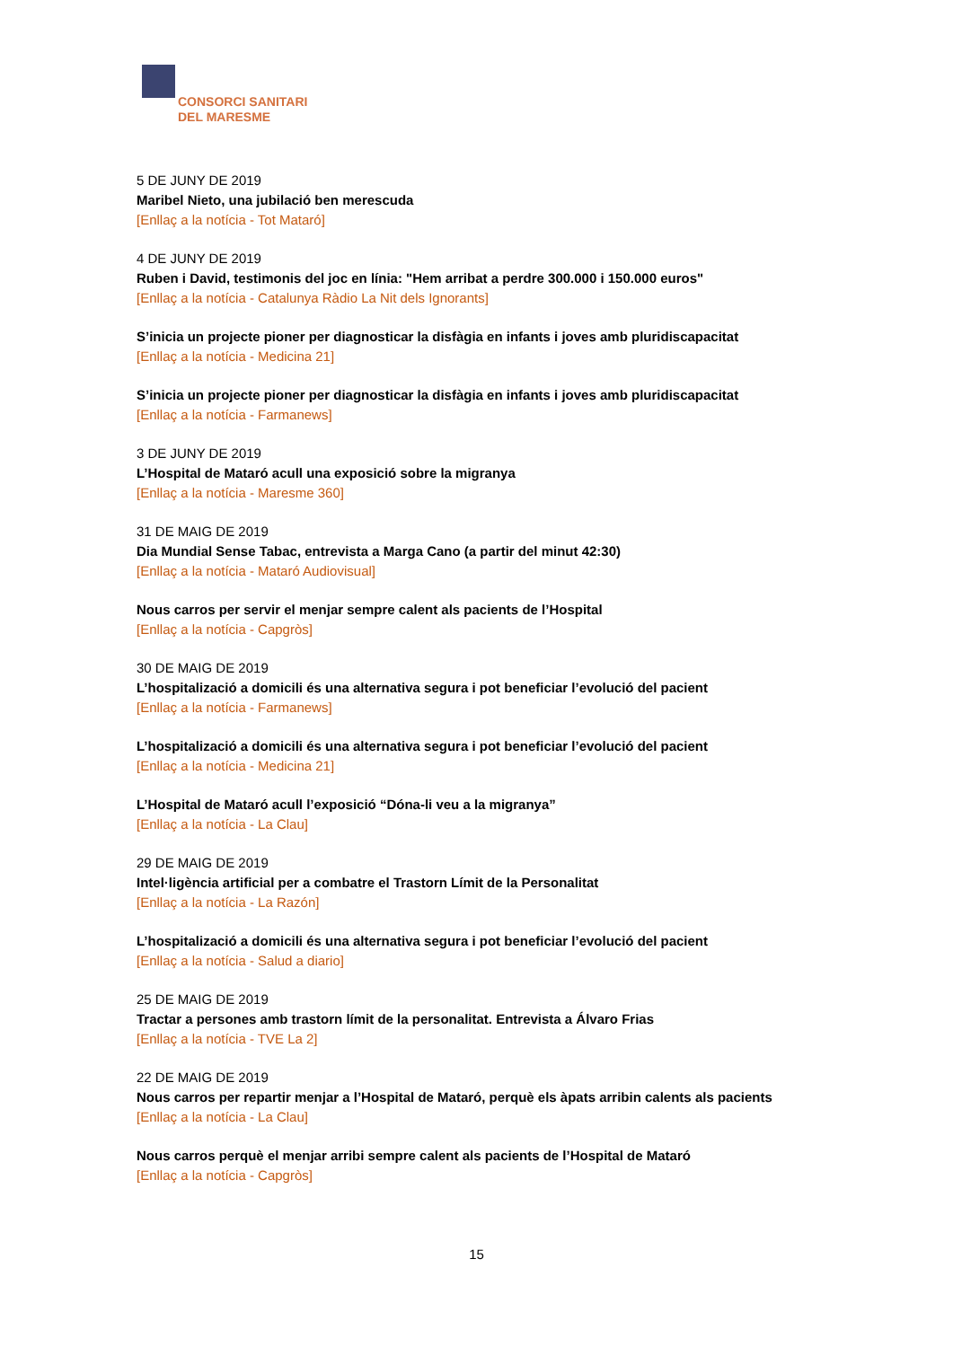CONSORCI SANITARI
DEL MARESME
5 DE JUNY DE 2019
Maribel Nieto, una jubilació ben merescuda
[Enllaç a la notícia - Tot Mataró]
4 DE JUNY DE 2019
Ruben i David, testimonis del joc en línia: "Hem arribat a perdre 300.000 i 150.000 euros"
[Enllaç a la notícia - Catalunya Ràdio La Nit dels Ignorants]
S’inicia un projecte pioner per diagnosticar la disfàgia en infants i joves amb pluridiscapacitat
[Enllaç a la notícia - Medicina 21]
S’inicia un projecte pioner per diagnosticar la disfàgia en infants i joves amb pluridiscapacitat
[Enllaç a la notícia - Farmanews]
3 DE JUNY DE 2019
L’Hospital de Mataró acull una exposició sobre la migranya
[Enllaç a la notícia - Maresme 360]
31 DE MAIG DE 2019
Dia Mundial Sense Tabac, entrevista a Marga Cano (a partir del minut 42:30)
[Enllaç a la notícia - Mataró Audiovisual]
Nous carros per servir el menjar sempre calent als pacients de l’Hospital
[Enllaç a la notícia - Capgròs]
30 DE MAIG DE 2019
L’hospitalizació a domicili és una alternativa segura i pot beneficiar l’evolució del pacient
[Enllaç a la notícia - Farmanews]
L’hospitalizació a domicili és una alternativa segura i pot beneficiar l’evolució del pacient
[Enllaç a la notícia - Medicina 21]
L’Hospital de Mataró acull l’exposició “Dóna-li veu a la migranya”
[Enllaç a la notícia - La Clau]
29 DE MAIG DE 2019
Intel·ligència artificial per a combatre el Trastorn Límit de la Personalitat
[Enllaç a la notícia - La Razón]
L’hospitalizació a domicili és una alternativa segura i pot beneficiar l’evolució del pacient
[Enllaç a la notícia - Salud a diario]
25 DE MAIG DE 2019
Tractar a persones amb trastorn límit de la personalitat. Entrevista a Álvaro Frias
[Enllaç a la notícia - TVE La 2]
22 DE MAIG DE 2019
Nous carros per repartir menjar a l’Hospital de Mataró, perquè els àpats arribin calents als pacients
[Enllaç a la notícia - La Clau]
Nous carros perquè el menjar arribi sempre calent als pacients de l’Hospital de Mataró
[Enllaç a la notícia - Capgròs]
15